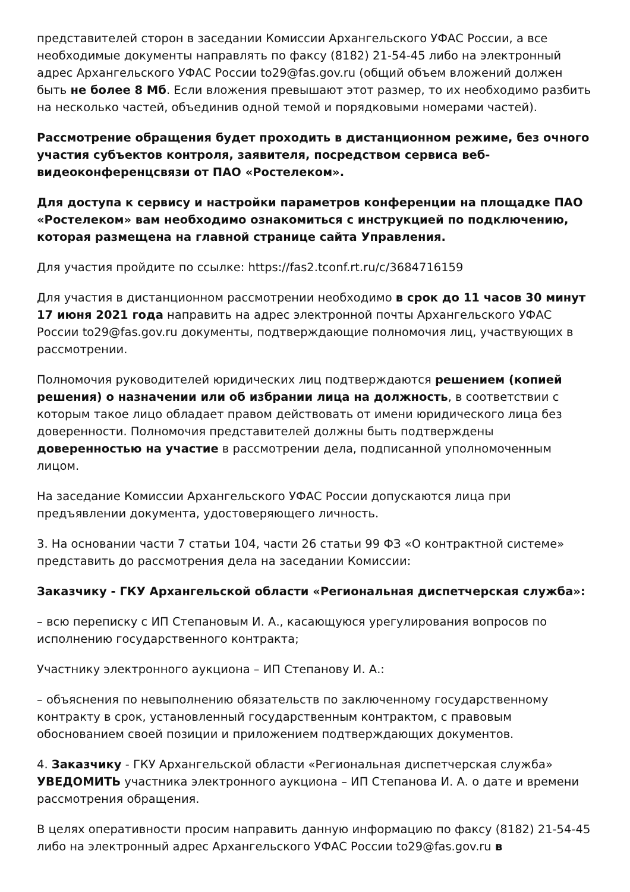представителей сторон в заседании Комиссии Архангельского УФАС России, а все необходимые документы направлять по факсу (8182) 21-54-45 либо на электронный адрес Архангельского УФАС России to29@fas.gov.ru (общий объем вложений должен быть не более 8 Мб. Если вложения превышают этот размер, то их необходимо разбить на несколько частей, объединив одной темой и порядковыми номерами частей).
Рассмотрение обращения будет проходить в дистанционном режиме, без очного участия субъектов контроля, заявителя, посредством сервиса веб-видеоконференцсвязи от ПАО «Ростелеком».
Для доступа к сервису и настройки параметров конференции на площадке ПАО «Ростелеком» вам необходимо ознакомиться с инструкцией по подключению, которая размещена на главной странице сайта Управления.
Для участия пройдите по ссылке: https://fas2.tconf.rt.ru/c/3684716159
Для участия в дистанционном рассмотрении необходимо в срок до 11 часов 30 минут 17 июня 2021 года направить на адрес электронной почты Архангельского УФАС России to29@fas.gov.ru документы, подтверждающие полномочия лиц, участвующих в рассмотрении.
Полномочия руководителей юридических лиц подтверждаются решением (копией решения) о назначении или об избрании лица на должность, в соответствии с которым такое лицо обладает правом действовать от имени юридического лица без доверенности. Полномочия представителей должны быть подтверждены доверенностью на участие в рассмотрении дела, подписанной уполномоченным лицом.
На заседание Комиссии Архангельского УФАС России допускаются лица при предъявлении документа, удостоверяющего личность.
3. На основании части 7 статьи 104, части 26 статьи 99 ФЗ «О контрактной системе» представить до рассмотрения дела на заседании Комиссии:
Заказчику - ГКУ Архангельской области «Региональная диспетчерская служба»:
– всю переписку с ИП Степановым И. А., касающуюся урегулирования вопросов по исполнению государственного контракта;
Участнику электронного аукциона – ИП Степанову И. А.:
– объяснения по невыполнению обязательств по заключенному государственному контракту в срок, установленный государственным контрактом, с правовым обоснованием своей позиции и приложением подтверждающих документов.
4. Заказчику - ГКУ Архангельской области «Региональная диспетчерская служба» УВЕДОМИТЬ участника электронного аукциона – ИП Степанова И. А. о дате и времени рассмотрения обращения.
В целях оперативности просим направить данную информацию по факсу (8182) 21-54-45 либо на электронный адрес Архангельского УФАС России to29@fas.gov.ru в